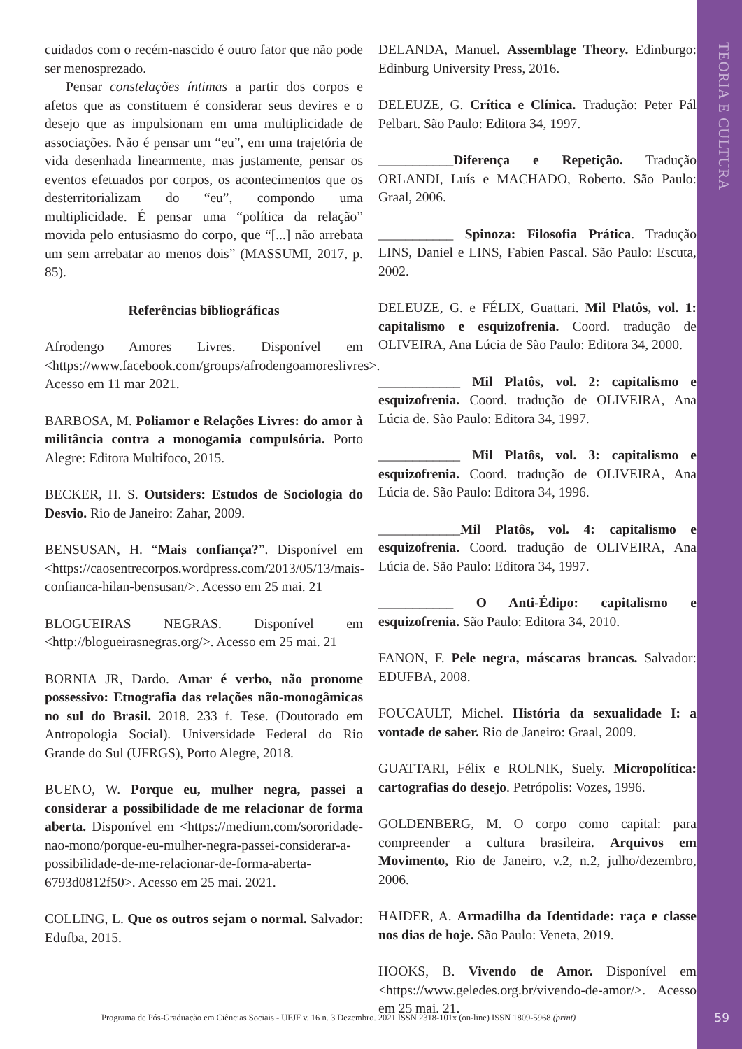TEORIA E CULTURA
59
cuidados com o recém-nascido é outro fator que não pode ser menosprezado.
Pensar constelações íntimas a partir dos corpos e afetos que as constituem é considerar seus devires e o desejo que as impulsionam em uma multiplicidade de associações. Não é pensar um “eu”, em uma trajetória de vida desenhada linearmente, mas justamente, pensar os eventos efetuados por corpos, os acontecimentos que os desterritorializam do “eu”, compondo uma multiplicidade. É pensar uma “política da relação” movida pelo entusiasmo do corpo, que “[...] não arrebata um sem arrebatar ao menos dois” (MASSUMI, 2017, p. 85).
Referências bibliográficas
Afrodengo Amores Livres. Disponível em <https://www.facebook.com/groups/afrodengoamoreslivres>. Acesso em 11 mar 2021.
BARBOSA, M. Poliamor e Relações Livres: do amor à militância contra a monogamia compulsória. Porto Alegre: Editora Multifoco, 2015.
BECKER, H. S. Outsiders: Estudos de Sociologia do Desvio. Rio de Janeiro: Zahar, 2009.
BENSUSAN, H. “Mais confiança?”. Disponível em <https://caosentrecorpos.wordpress.com/2013/05/13/mais-confianca-hilan-bensusan/>. Acesso em 25 mai. 21
BLOGUEIRAS NEGRAS. Disponível em <http://blogueirasnegras.org/>. Acesso em 25 mai. 21
BORNIA JR, Dardo. Amar é verbo, não pronome possessivo: Etnografia das relações não-monogâmicas no sul do Brasil. 2018. 233 f. Tese. (Doutorado em Antropologia Social). Universidade Federal do Rio Grande do Sul (UFRGS), Porto Alegre, 2018.
BUENO, W. Porque eu, mulher negra, passei a considerar a possibilidade de me relacionar de forma aberta. Disponível em <https://medium.com/sororidade-nao-mono/porque-eu-mulher-negra-passei-considerar-a-possibilidade-de-me-relacionar-de-forma-aberta-6793d0812f50>. Acesso em 25 mai. 2021.
COLLING, L. Que os outros sejam o normal. Salvador: Edufba, 2015.
DELANDA, Manuel. Assemblage Theory. Edinburgo: Edinburg University Press, 2016.
DELEUZE, G. Crítica e Clínica. Tradução: Peter Pál Pelbart. São Paulo: Editora 34, 1997.
___________Diferença e Repetição. Tradução ORLANDI, Luís e MACHADO, Roberto. São Paulo: Graal, 2006.
___________ Spinoza: Filosofia Prática. Tradução LINS, Daniel e LINS, Fabien Pascal. São Paulo: Escuta, 2002.
DELEUZE, G. e FÉLIX, Guattari. Mil Platôs, vol. 1: capitalismo e esquizofrenia. Coord. tradução de OLIVEIRA, Ana Lúcia de São Paulo: Editora 34, 2000.
____________ Mil Platôs, vol. 2: capitalismo e esquizofrenia. Coord. tradução de OLIVEIRA, Ana Lúcia de. São Paulo: Editora 34, 1997.
____________ Mil Platôs, vol. 3: capitalismo e esquizofrenia. Coord. tradução de OLIVEIRA, Ana Lúcia de. São Paulo: Editora 34, 1996.
____________Mil Platôs, vol. 4: capitalismo e esquizofrenia. Coord. tradução de OLIVEIRA, Ana Lúcia de. São Paulo: Editora 34, 1997.
___________ O Anti-Édipo: capitalismo e esquizofrenia. São Paulo: Editora 34, 2010.
FANON, F. Pele negra, máscaras brancas. Salvador: EDUFBA, 2008.
FOUCAULT, Michel. História da sexualidade I: a vontade de saber. Rio de Janeiro: Graal, 2009.
GUATTARI, Félix e ROLNIK, Suely. Micropolítica: cartografias do desejo. Petrópolis: Vozes, 1996.
GOLDENBERG, M. O corpo como capital: para compreender a cultura brasileira. Arquivos em Movimento, Rio de Janeiro, v.2, n.2, julho/dezembro, 2006.
HAIDER, A. Armadilha da Identidade: raça e classe nos dias de hoje. São Paulo: Veneta, 2019.
HOOKS, B. Vivendo de Amor. Disponível em <https://www.geledes.org.br/vivendo-de-amor/>. Acesso em 25 mai. 21.
Programa de Pós-Graduação em Ciências Sociais - UFJF v. 16 n. 3 Dezembro. 2021 ISSN 2318-101x (on-line) ISSN 1809-5968 (print)